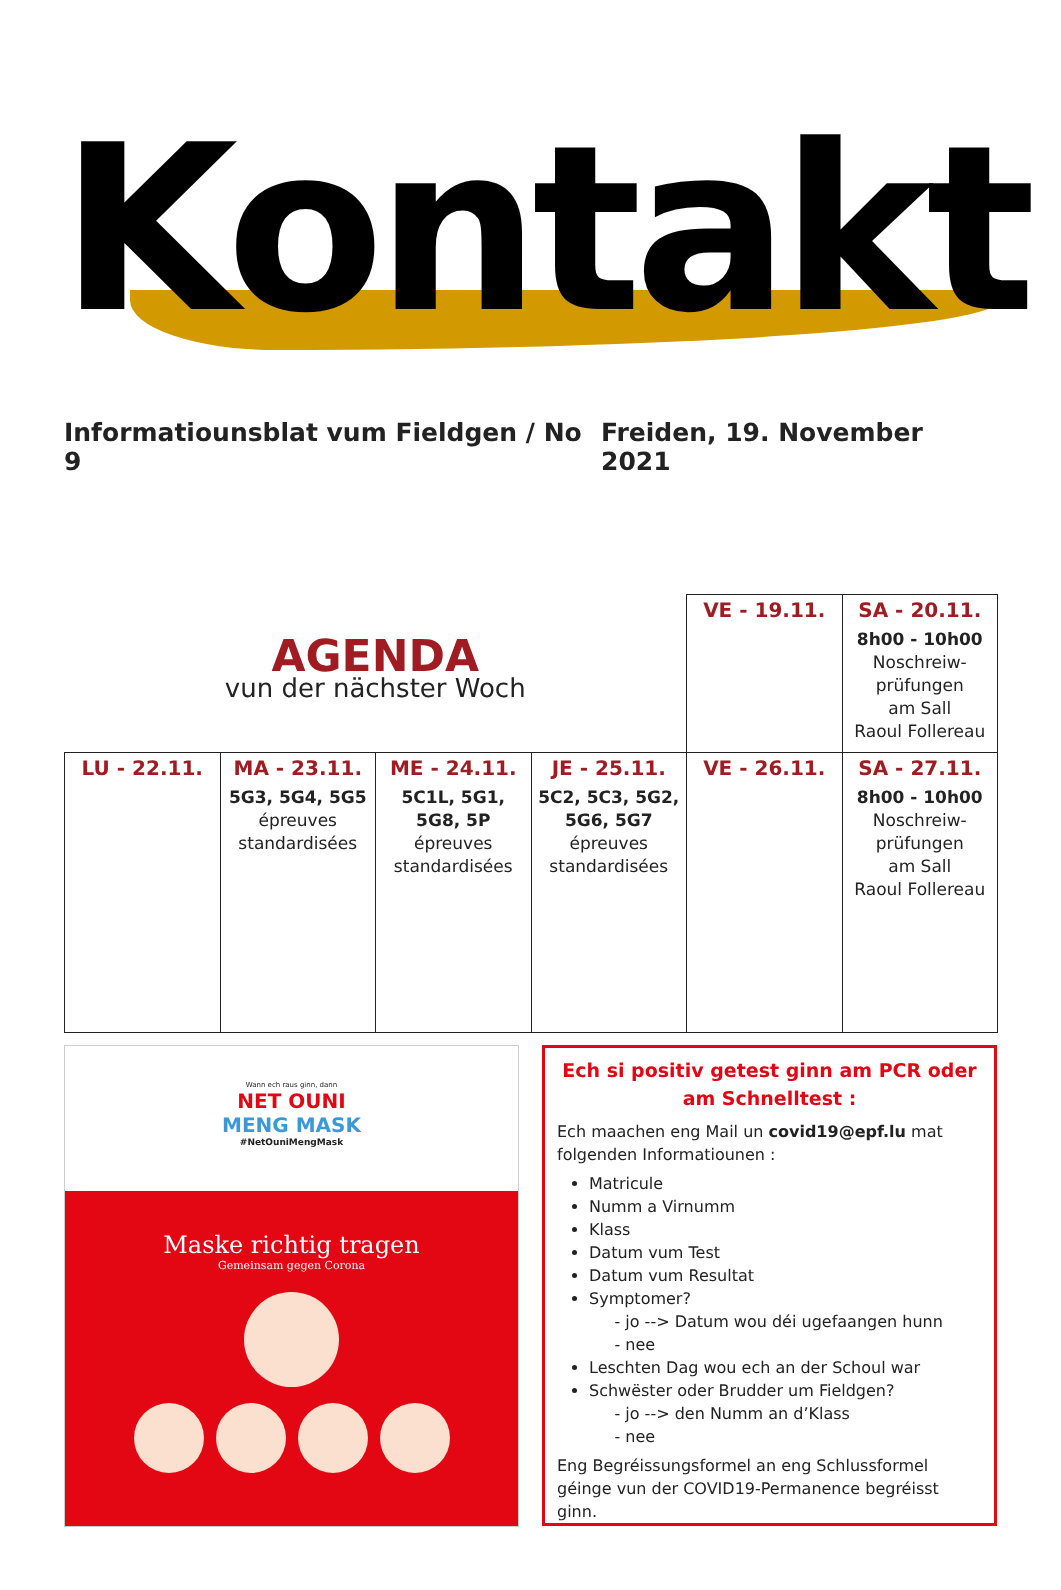Kontakt
Informatiounsblat vum Fieldgen / No 9 Freiden, 19. November 2021
| AGENDA vun der nächster Woch | | | | VE - 19.11. | SA - 20.11. 8h00 - 10h00 Noschreiw- prüfungen am Sall Raoul Follereau |
| LU - 22.11. | MA - 23.11. 5G3, 5G4, 5G5 épreuves standardisées | ME - 24.11. 5C1L, 5G1, 5G8, 5P épreuves standardisées | JE - 25.11. 5C2, 5C3, 5G2, 5G6, 5G7 épreuves standardisées | VE - 26.11. | SA - 27.11. 8h00 - 10h00 Noschreiw- prüfungen am Sall Raoul Follereau |
Wann ech raus ginn, dann
NET OUNI
MENG MASK
#NetOuniMengMask
Maske richtig tragen
Gemeinsam gegen Corona
Ech si positiv getest ginn am PCR oder am Schnelltest :
Ech maachen eng Mail un covid19@epf.lu mat folgenden Informatiounen :
Matricule
Numm a Virnumm
Klass
Datum vum Test
Datum vum Resultat
Symptomer?
- jo --> Datum wou déi ugefaangen hunn
- nee
Leschten Dag wou ech an der Schoul war
Schwëster oder Brudder um Fieldgen?
- jo --> den Numm an d’Klass
- nee
Eng Begréissungsformel an eng Schlussformel géinge vun der COVID19-Permanence begréisst ginn.